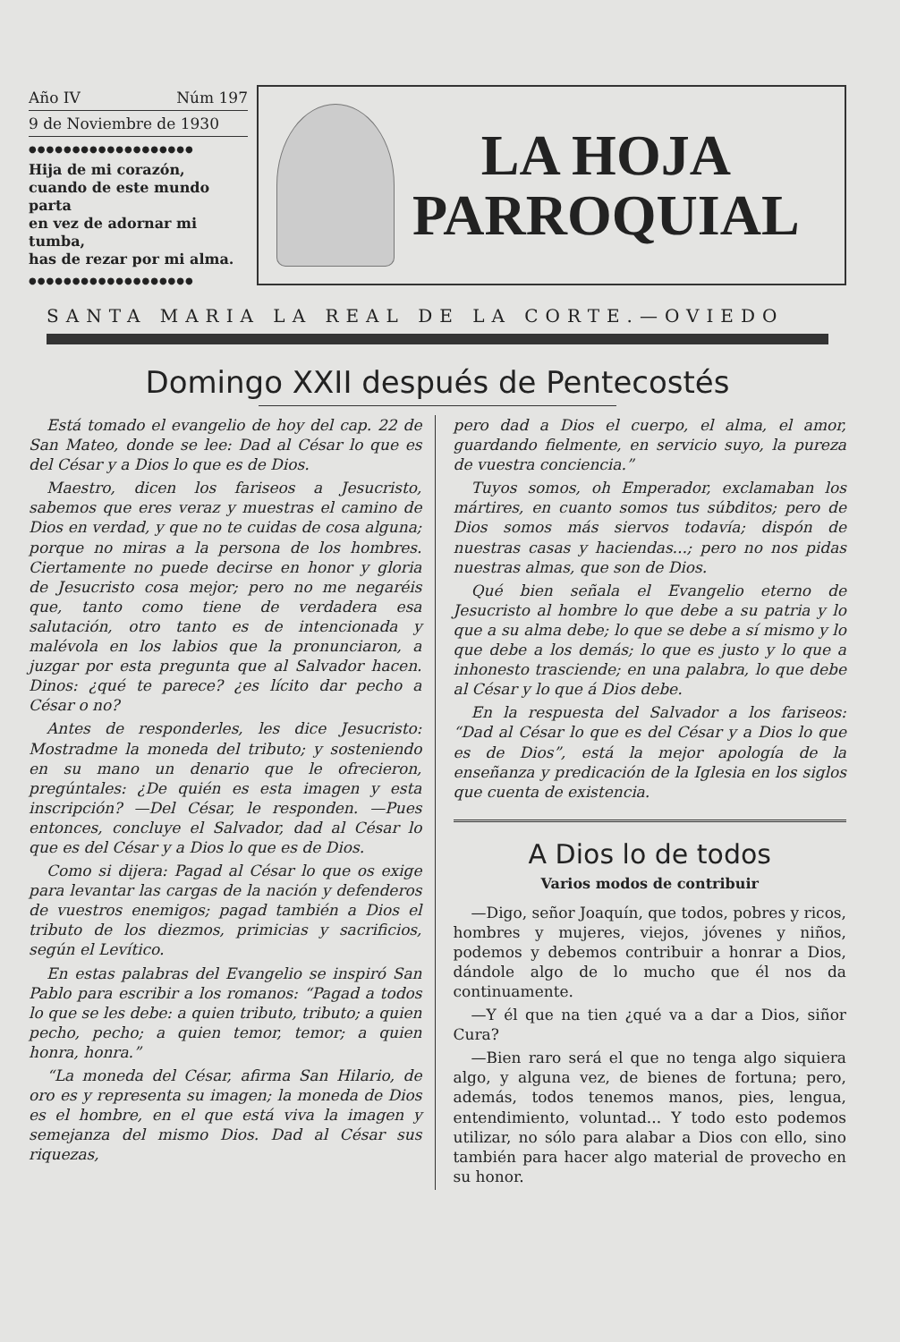Año IV Núm 197
9 de Noviembre de 1930
●●●●●●●●●●●●●●●●●●●
Hija de mi corazón,
cuando de este mundo parta
en vez de adornar mi tumba,
has de rezar por mi alma.
●●●●●●●●●●●●●●●●●●●
LA HOJA
PARROQUIAL
SANTA MARIA LA REAL DE LA CORTE.—OVIEDO
Domingo XXII después de Pentecostés
Está tomado el evangelio de hoy del cap. 22 de San Mateo, donde se lee: Dad al César lo que es del César y a Dios lo que es de Dios.
Maestro, dicen los fariseos a Jesucristo, sabemos que eres veraz y muestras el camino de Dios en verdad, y que no te cuidas de cosa alguna; porque no miras a la persona de los hombres. Ciertamente no puede decirse en honor y gloria de Jesucristo cosa mejor; pero no me negaréis que, tanto como tiene de verdadera esa salutación, otro tanto es de intencionada y malévola en los labios que la pronunciaron, a juzgar por esta pregunta que al Salvador hacen. Dinos: ¿qué te parece? ¿es lícito dar pecho a César o no?
Antes de responderles, les dice Jesucristo: Mostradme la moneda del tributo; y sosteniendo en su mano un denario que le ofrecieron, pregúntales: ¿De quién es esta imagen y esta inscripción? —Del César, le responden. —Pues entonces, concluye el Salvador, dad al César lo que es del César y a Dios lo que es de Dios.
Como si dijera: Pagad al César lo que os exige para levantar las cargas de la nación y defenderos de vuestros enemigos; pagad también a Dios el tributo de los diezmos, primicias y sacrificios, según el Levítico.
En estas palabras del Evangelio se inspiró San Pablo para escribir a los romanos: “Pagad a todos lo que se les debe: a quien tributo, tributo; a quien pecho, pecho; a quien temor, temor; a quien honra, honra.”
“La moneda del César, afirma San Hilario, de oro es y representa su imagen; la moneda de Dios es el hombre, en el que está viva la imagen y semejanza del mismo Dios. Dad al César sus riquezas,
pero dad a Dios el cuerpo, el alma, el amor, guardando fielmente, en servicio suyo, la pureza de vuestra conciencia.”
Tuyos somos, oh Emperador, exclamaban los mártires, en cuanto somos tus súbditos; pero de Dios somos más siervos todavía; dispón de nuestras casas y haciendas...; pero no nos pidas nuestras almas, que son de Dios.
Qué bien señala el Evangelio eterno de Jesucristo al hombre lo que debe a su patria y lo que a su alma debe; lo que se debe a sí mismo y lo que debe a los demás; lo que es justo y lo que a inhonesto trasciende; en una palabra, lo que debe al César y lo que á Dios debe.
En la respuesta del Salvador a los fariseos: “Dad al César lo que es del César y a Dios lo que es de Dios”, está la mejor apología de la enseñanza y predicación de la Iglesia en los siglos que cuenta de existencia.
A Dios lo de todos
Varios modos de contribuir
—Digo, señor Joaquín, que todos, pobres y ricos, hombres y mujeres, viejos, jóvenes y niños, podemos y debemos contribuir a honrar a Dios, dándole algo de lo mucho que él nos da continuamente.
—Y él que na tien ¿qué va a dar a Dios, siñor Cura?
—Bien raro será el que no tenga algo siquiera algo, y alguna vez, de bienes de fortuna; pero, además, todos tenemos manos, pies, lengua, entendimiento, voluntad... Y todo esto podemos utilizar, no sólo para alabar a Dios con ello, sino también para hacer algo material de provecho en su honor.